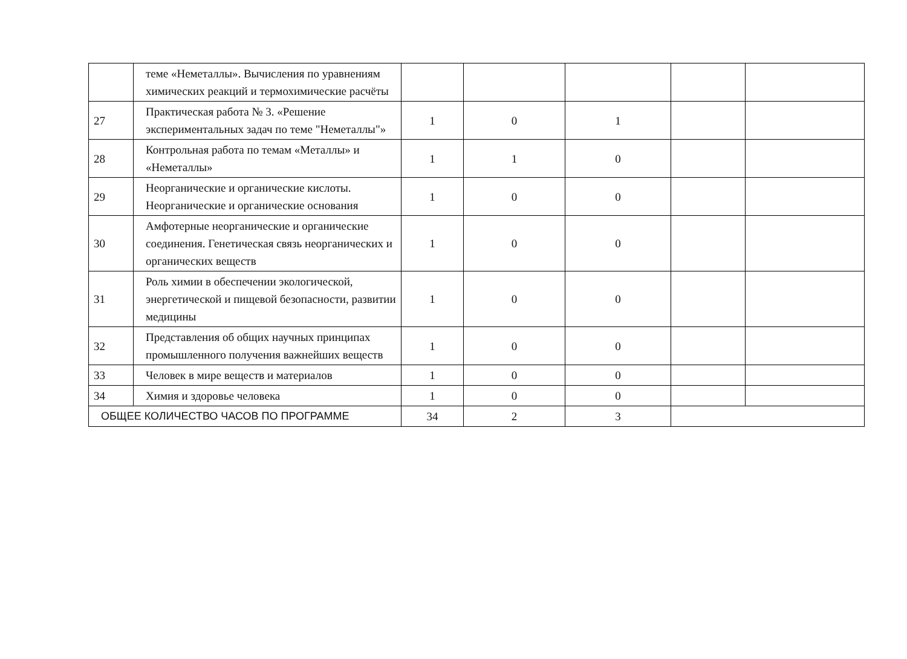| | теме «Неметаллы». Вычисления по уравнениям химических реакций и термохимические расчёты | | | | | |
| 27 | Практическая работа № 3. «Решение экспериментальных задач по теме "Неметаллы"» | 1 | 0 | 1 | | |
| 28 | Контрольная работа по темам «Металлы» и «Неметаллы» | 1 | 1 | 0 | | |
| 29 | Неорганические и органические кислоты. Неорганические и органические основания | 1 | 0 | 0 | | |
| 30 | Амфотерные неорганические и органические соединения. Генетическая связь неорганических и органических веществ | 1 | 0 | 0 | | |
| 31 | Роль химии в обеспечении экологической, энергетической и пищевой безопасности, развитии медицины | 1 | 0 | 0 | | |
| 32 | Представления об общих научных принципах промышленного получения важнейших веществ | 1 | 0 | 0 | | |
| 33 | Человек в мире веществ и материалов | 1 | 0 | 0 | | |
| 34 | Химия и здоровье человека | 1 | 0 | 0 | | |
| ОБЩЕЕ КОЛИЧЕСТВО ЧАСОВ ПО ПРОГРАММЕ | | 34 | 2 | 3 | | |